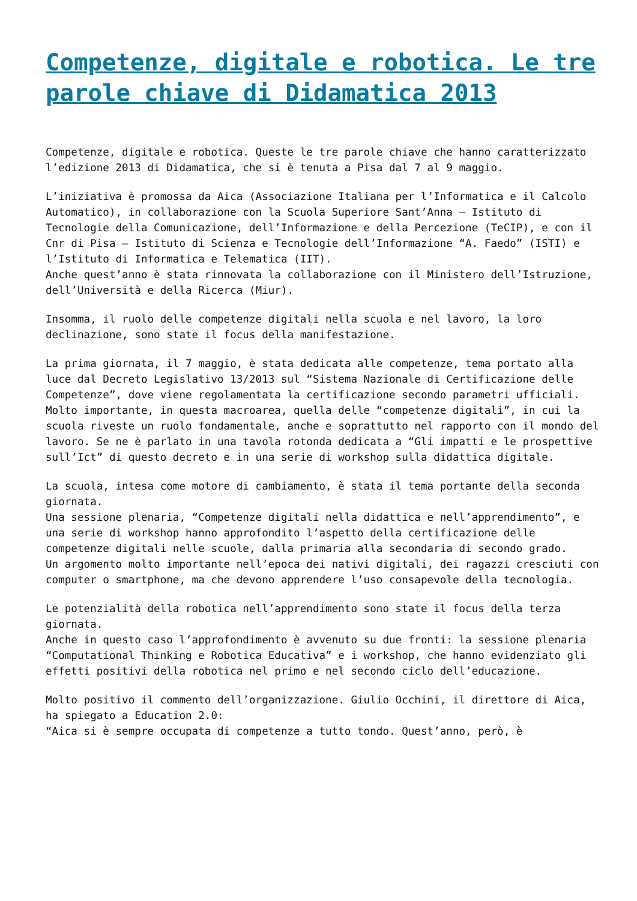Competenze, digitale e robotica. Le tre parole chiave di Didamatica 2013
Competenze, digitale e robotica. Queste le tre parole chiave che hanno caratterizzato l’edizione 2013 di Didamatica, che si è tenuta a Pisa dal 7 al 9 maggio.
L’iniziativa è promossa da Aica (Associazione Italiana per l’Informatica e il Calcolo Automatico), in collaborazione con la Scuola Superiore Sant’Anna – Istituto di Tecnologie della Comunicazione, dell’Informazione e della Percezione (TeCIP), e con il Cnr di Pisa – Istituto di Scienza e Tecnologie dell’Informazione “A. Faedo” (ISTI) e l’Istituto di Informatica e Telematica (IIT).
Anche quest’anno è stata rinnovata la collaborazione con il Ministero dell’Istruzione, dell’Università e della Ricerca (Miur).
Insomma, il ruolo delle competenze digitali nella scuola e nel lavoro, la loro declinazione, sono state il focus della manifestazione.
La prima giornata, il 7 maggio, è stata dedicata alle competenze, tema portato alla luce dal Decreto Legislativo 13/2013 sul “Sistema Nazionale di Certificazione delle Competenze”, dove viene regolamentata la certificazione secondo parametri ufficiali.
Molto importante, in questa macroarea, quella delle “competenze digitali”, in cui la scuola riveste un ruolo fondamentale, anche e soprattutto nel rapporto con il mondo del lavoro. Se ne è parlato in una tavola rotonda dedicata a “Gli impatti e le prospettive sull’Ict” di questo decreto e in una serie di workshop sulla didattica digitale.
La scuola, intesa come motore di cambiamento, è stata il tema portante della seconda giornata.
Una sessione plenaria, “Competenze digitali nella didattica e nell’apprendimento”, e una serie di workshop hanno approfondito l’aspetto della certificazione delle competenze digitali nelle scuole, dalla primaria alla secondaria di secondo grado.
Un argomento molto importante nell’epoca dei nativi digitali, dei ragazzi cresciuti con computer o smartphone, ma che devono apprendere l’uso consapevole della tecnologia.
Le potenzialità della robotica nell’apprendimento sono state il focus della terza giornata.
Anche in questo caso l’approfondimento è avvenuto su due fronti: la sessione plenaria “Computational Thinking e Robotica Educativa” e i workshop, che hanno evidenziato gli effetti positivi della robotica nel primo e nel secondo ciclo dell’educazione.
Molto positivo il commento dell’organizzazione. Giulio Occhini, il direttore di Aica, ha spiegato a Education 2.0:
“Aica si è sempre occupata di competenze a tutto tondo. Quest’anno, però, è